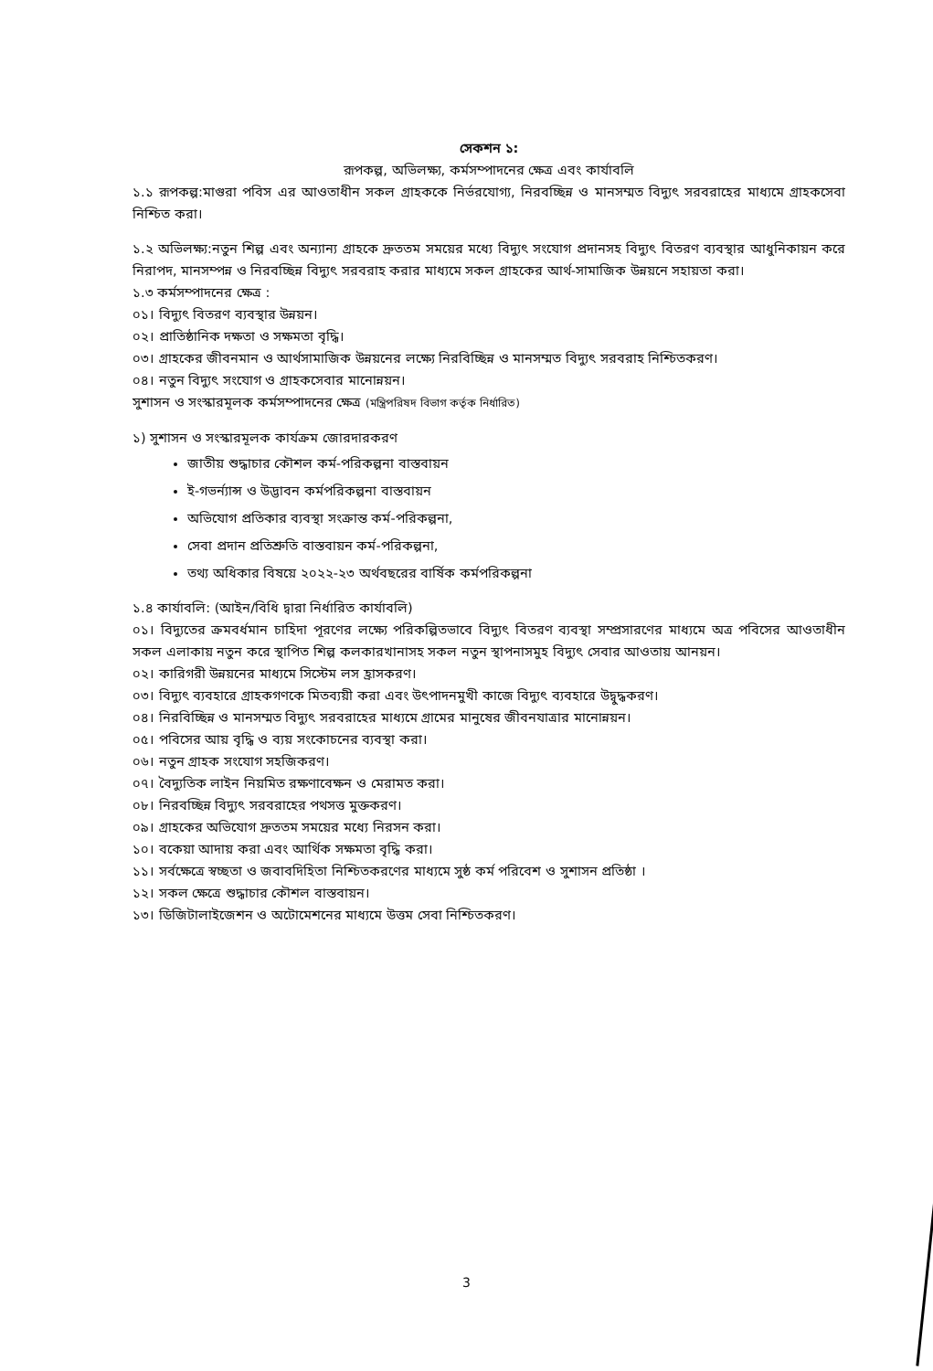সেকশন ১:
রূপকল্প, অভিলক্ষ্য, কর্মসম্পাদনের ক্ষেত্র এবং কার্যাবলি
১.১ রূপকল্প:মাগুরা পবিস এর আওতাধীন সকল গ্রাহককে নির্ভরযোগ্য, নিরবচ্ছিন্ন ও মানসম্মত বিদ্যুৎ সরবরাহের মাধ্যমে গ্রাহকসেবা নিশ্চিত করা।
১.২ অভিলক্ষ্য:নতুন শিল্প এবং অন্যান্য গ্রাহকে দ্রুততম সময়ের মধ্যে বিদ্যুৎ সংযোগ প্রদানসহ বিদ্যুৎ বিতরণ ব্যবস্থার আধুনিকায়ন করে নিরাপদ, মানসম্পন্ন ও নিরবচ্ছিন্ন বিদ্যুৎ সরবরাহ করার মাধ্যমে সকল গ্রাহকের আর্থ-সামাজিক উন্নয়নে সহায়তা করা।
১.৩ কর্মসম্পাদনের ক্ষেত্র :
০১। বিদ্যুৎ বিতরণ ব্যবস্থার উন্নয়ন।
০২। প্রাতিষ্ঠানিক দক্ষতা ও সক্ষমতা বৃদ্ধি।
০৩। গ্রাহকের জীবনমান ও আর্থসামাজিক উন্নয়নের লক্ষ্যে নিরবিচ্ছিন্ন ও মানসম্মত বিদ্যুৎ সরবরাহ নিশ্চিতকরণ।
০৪। নতুন বিদ্যুৎ সংযোগ ও গ্রাহকসেবার মানোন্নয়ন।
সুশাসন ও সংস্কারমূলক কর্মসম্পাদনের ক্ষেত্র (মন্ত্রিপরিষদ বিভাগ কর্তৃক নির্ধারিত)
১) সুশাসন ও সংস্কারমূলক কার্যক্রম জোরদারকরণ
জাতীয় শুদ্ধাচার কৌশল কর্ম-পরিকল্পনা বাস্তবায়ন
ই-গভর্ন্যান্স ও উদ্ভাবন কর্মপরিকল্পনা বাস্তবায়ন
অভিযোগ প্রতিকার ব্যবস্থা সংক্রান্ত কর্ম-পরিকল্পনা,
সেবা প্রদান প্রতিশ্রুতি বাস্তবায়ন কর্ম-পরিকল্পনা,
তথ্য অধিকার বিষয়ে ২০২২-২৩ অর্থবছরের বার্ষিক কর্মপরিকল্পনা
১.৪ কার্যাবলি: (আইন/বিধি দ্বারা নির্ধারিত কার্যাবলি)
০১। বিদ্যুতের ক্রমবর্ধমান চাহিদা পূরণের লক্ষ্যে পরিকল্পিতভাবে বিদ্যুৎ বিতরণ ব্যবস্থা সম্প্রসারণের মাধ্যমে অত্র পবিসের আওতাধীন সকল এলাকায় নতুন করে স্থাপিত শিল্প কলকারখানাসহ সকল নতুন স্থাপনাসমুহ বিদ্যুৎ সেবার আওতায় আনয়ন।
০২। কারিগরী উন্নয়নের মাধ্যমে সিস্টেম লস হ্রাসকরণ।
০৩। বিদ্যুৎ ব্যবহারে গ্রাহকগণকে মিতব্যয়ী করা এবং উৎপাদনমুখী কাজে বিদ্যুৎ ব্যবহারে উদ্বুদ্ধকরণ।
০৪। নিরবিচ্ছিন্ন ও মানসম্মত বিদ্যুৎ সরবরাহের মাধ্যমে গ্রামের মানুষের জীবনযাত্রার মানোন্নয়ন।
০৫। পবিসের আয় বৃদ্ধি ও ব্যয় সংকোচনের ব্যবস্থা করা।
০৬। নতুন গ্রাহক সংযোগ সহজিকরণ।
০৭। বৈদ্যুতিক লাইন নিয়মিত রক্ষণাবেক্ষন ও মেরামত করা।
০৮। নিরবচ্ছিন্ন বিদ্যুৎ সরবরাহের পথসত্ত মুক্তকরণ।
০৯। গ্রাহকের অভিযোগ দ্রুততম সময়ের মধ্যে নিরসন করা।
১০। বকেয়া আদায় করা এবং আর্থিক সক্ষমতা বৃদ্ধি করা।
১১। সর্বক্ষেত্রে স্বচ্ছতা ও জবাবদিহিতা নিশ্চিতকরণের মাধ্যমে সুষ্ঠ কর্ম পরিবেশ ও সুশাসন প্রতিষ্ঠা ।
১২। সকল ক্ষেত্রে শুদ্ধাচার কৌশল বাস্তবায়ন।
১৩। ডিজিটালাইজেশন ও অটোমেশনের মাধ্যমে উত্তম সেবা নিশ্চিতকরণ।
3